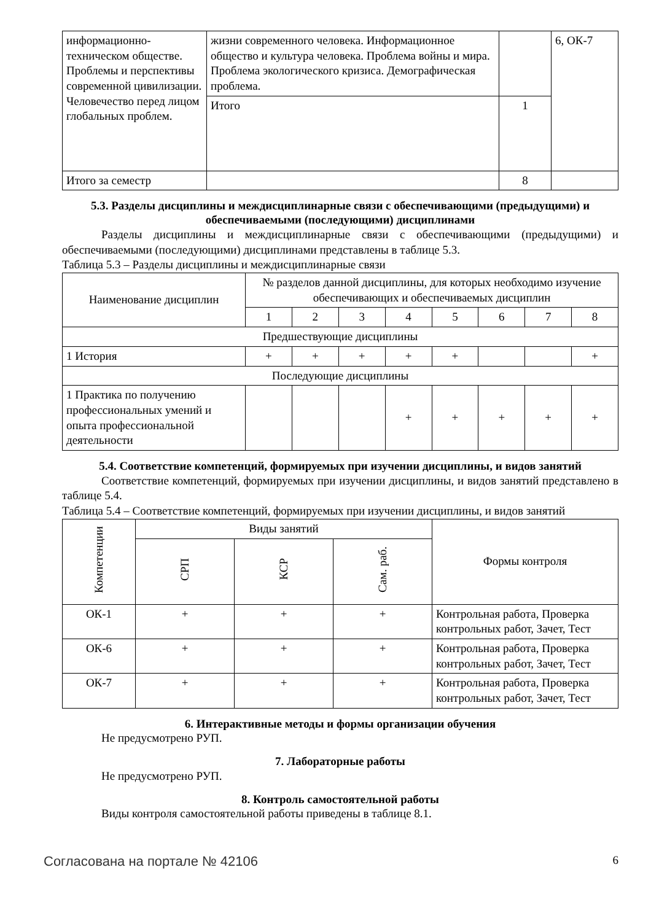| информационно-техническом обществе. Проблемы и перспективы современной цивилизации. Человечество перед лицом глобальных проблем. | жизни современного человека. Информационное общество и культура человека. Проблема войны и мира. Проблема экологического кризиса. Демографическая проблема. | | 6, ОК-7 |
| | Итого | 1 | |
| Итого за семестр | | 8 | |
5.3. Разделы дисциплины и междисциплинарные связи с обеспечивающими (предыдущими) и обеспечиваемыми (последующими) дисциплинами
Разделы дисциплины и междисциплинарные связи с обеспечивающими (предыдущими) и обеспечиваемыми (последующими) дисциплинами представлены в таблице 5.3.
Таблица 5.3 – Разделы дисциплины и междисциплинарные связи
| Наименование дисциплин | № разделов данной дисциплины, для которых необходимо изучение обеспечивающих и обеспечиваемых дисциплин | | | | | | | |
| --- | --- | --- | --- | --- | --- | --- | --- | --- |
| | 1 | 2 | 3 | 4 | 5 | 6 | 7 | 8 |
| Предшествующие дисциплины | | | | | | | | |
| 1 История | + | + | + | + | + | | | + |
| Последующие дисциплины | | | | | | | | |
| 1 Практика по получению профессиональных умений и опыта профессиональной деятельности | | | | + | + | + | + | + |
5.4. Соответствие компетенций, формируемых при изучении дисциплины, и видов занятий
Соответствие компетенций, формируемых при изучении дисциплины, и видов занятий представлено в таблице 5.4.
Таблица 5.4 – Соответствие компетенций, формируемых при изучении дисциплины, и видов занятий
| Компетенции | Виды занятий | | | Формы контроля |
| --- | --- | --- | --- | --- |
| | СРП | КСР | Сам. раб. | |
| ОК-1 | + | + | + | Контрольная работа, Проверка контрольных работ, Зачет, Тест |
| ОК-6 | + | + | + | Контрольная работа, Проверка контрольных работ, Зачет, Тест |
| ОК-7 | + | + | + | Контрольная работа, Проверка контрольных работ, Зачет, Тест |
6. Интерактивные методы и формы организации обучения
Не предусмотрено РУП.
7. Лабораторные работы
Не предусмотрено РУП.
8. Контроль самостоятельной работы
Виды контроля самостоятельной работы приведены в таблице 8.1.
Согласована на портале № 42106 6